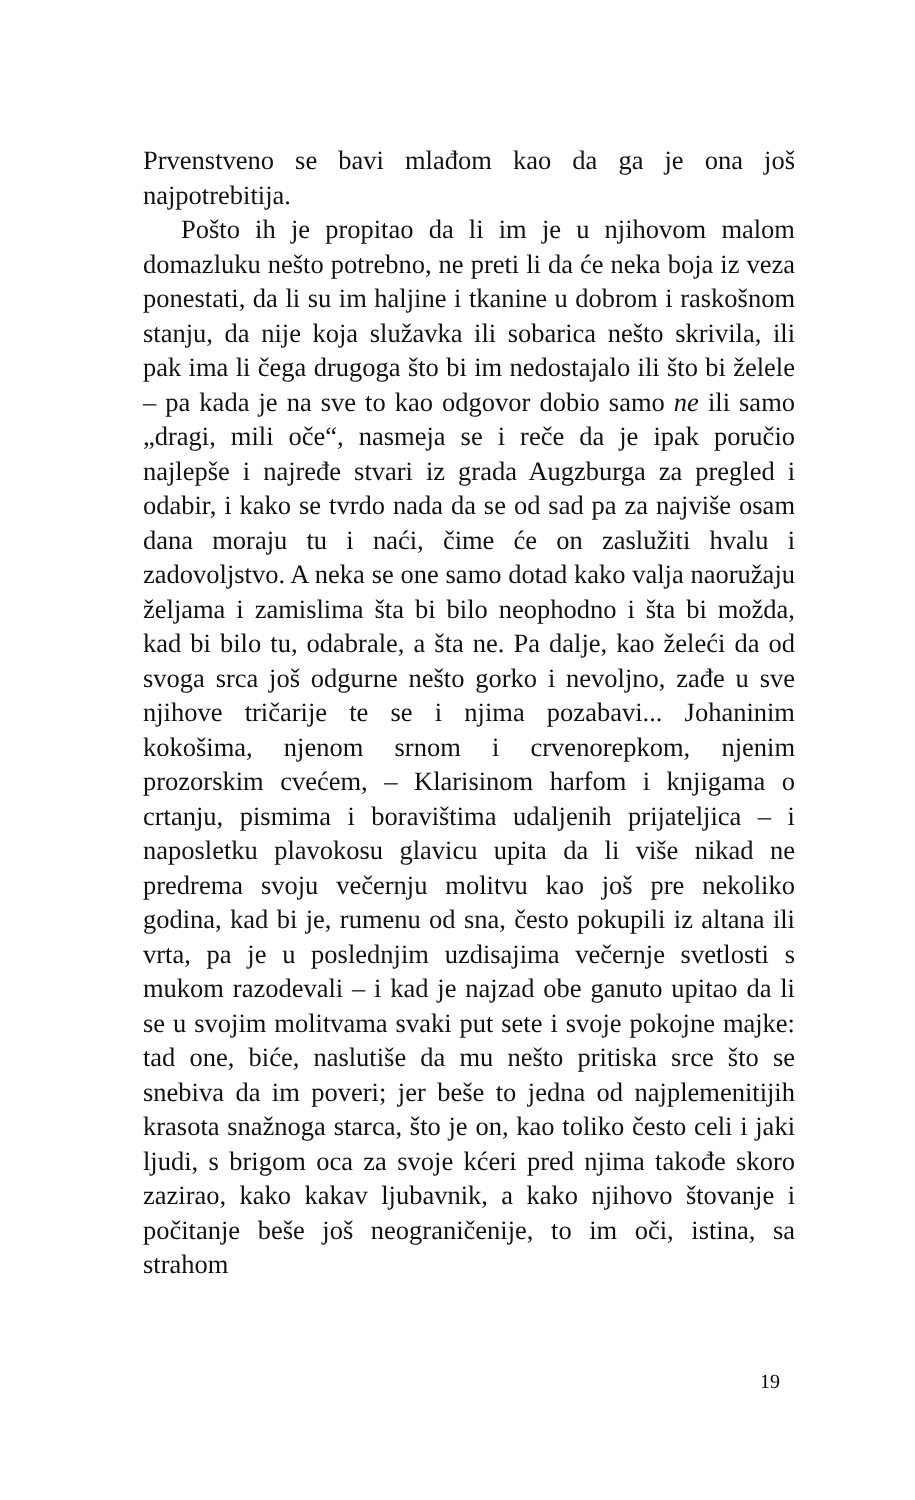Prvenstveno se bavi mlađom kao da ga je ona još najpotrebitija.
Pošto ih je propitao da li im je u njihovom malom domazluku nešto potrebno, ne preti li da će neka boja iz veza ponestati, da li su im haljine i tkanine u dobrom i raskošnom stanju, da nije koja služavka ili sobarica nešto skrivila, ili pak ima li čega drugoga što bi im nedostajalo ili što bi želele – pa kada je na sve to kao odgovor dobio samo ne ili samo „dragi, mili oče“, nasmeja se i reče da je ipak poručio najlepše i najređe stvari iz grada Augzburga za pregled i odabir, i kako se tvrdo nada da se od sad pa za najviše osam dana moraju tu i naći, čime će on zaslužiti hvalu i zadovoljstvo. A neka se one samo dotad kako valja naoružaju željama i zamislima šta bi bilo neophodno i šta bi možda, kad bi bilo tu, odabrale, a šta ne. Pa dalje, kao želeći da od svoga srca još odgurne nešto gorko i nevoljno, zađe u sve njihove tričarije te se i njima pozabavi... Johaninim kokošima, njenom srnom i crvenorepkom, njenim prozorskim cvećem, – Klarisinom harfom i knjigama o crtanju, pismima i boravištima udaljenih prijateljica – i naposletku plavokosu glavicu upita da li više nikad ne predrema svoju večernju molitvu kao još pre nekoliko godina, kad bi je, rumenu od sna, često pokupili iz altana ili vrta, pa je u poslednjim uzdisajima večernje svetlosti s mukom razodevali – i kad je najzad obe ganuto upitao da li se u svojim molitvama svaki put sete i svoje pokojne majke: tad one, biće, naslutiše da mu nešto pritiska srce što se snebiva da im poveri; jer beše to jedna od najplemenitijih krasota snažnoga starca, što je on, kao toliko često celi i jaki ljudi, s brigom oca za svoje kćeri pred njima takođe skoro zazirao, kako kakav ljubavnik, a kako njihovo štovanje i počitanje beše još neograničenije, to im oči, istina, sa strahom
19